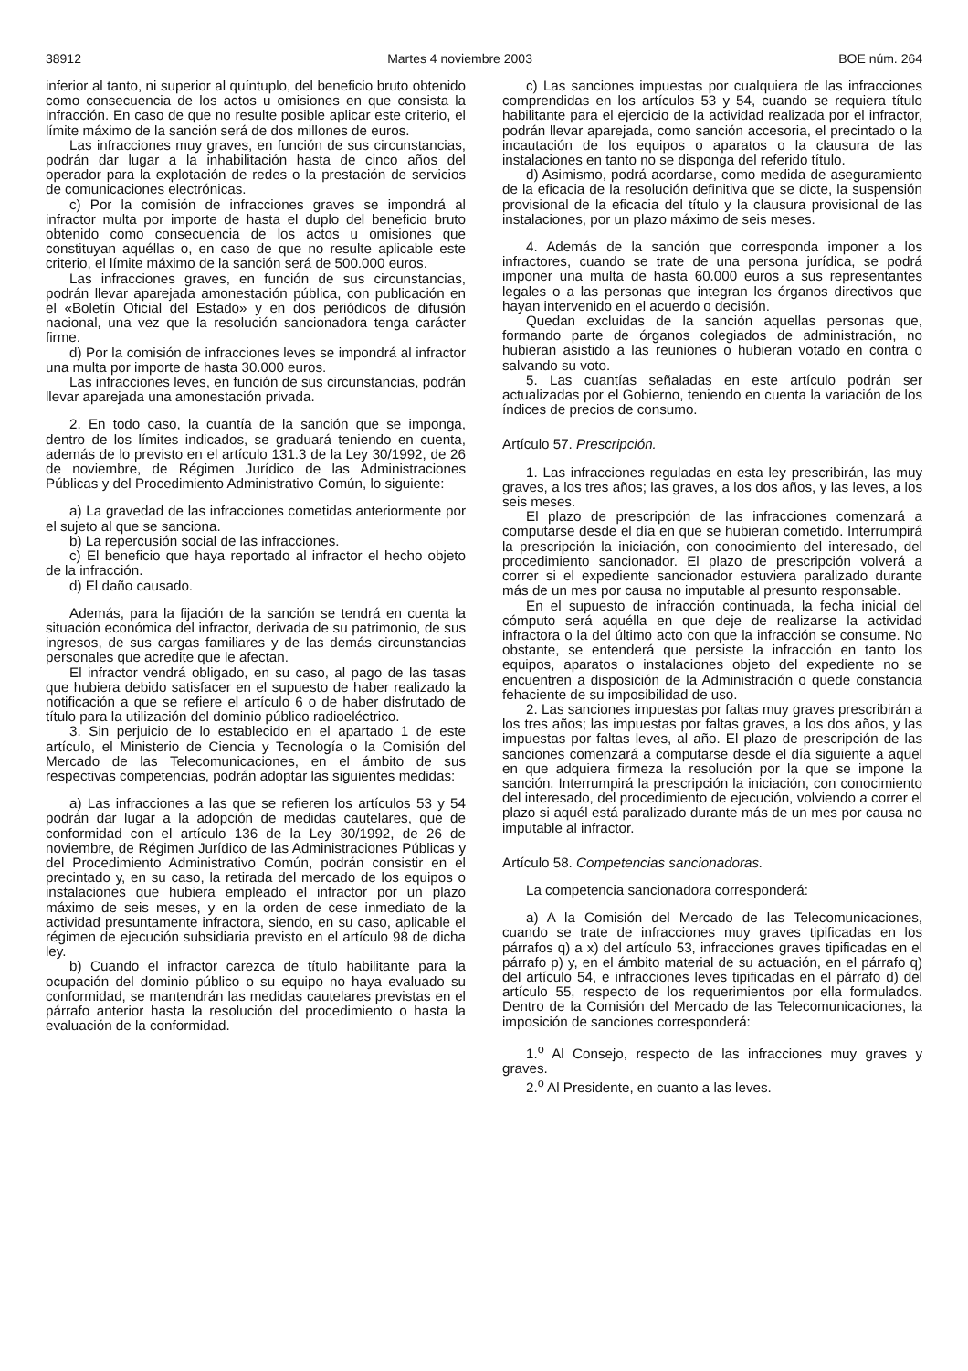38912 Martes 4 noviembre 2003 BOE núm. 264
inferior al tanto, ni superior al quíntuplo, del beneficio bruto obtenido como consecuencia de los actos u omisiones en que consista la infracción. En caso de que no resulte posible aplicar este criterio, el límite máximo de la sanción será de dos millones de euros.
Las infracciones muy graves, en función de sus circunstancias, podrán dar lugar a la inhabilitación hasta de cinco años del operador para la explotación de redes o la prestación de servicios de comunicaciones electrónicas.
c) Por la comisión de infracciones graves se impondrá al infractor multa por importe de hasta el duplo del beneficio bruto obtenido como consecuencia de los actos u omisiones que constituyan aquéllas o, en caso de que no resulte aplicable este criterio, el límite máximo de la sanción será de 500.000 euros.
Las infracciones graves, en función de sus circunstancias, podrán llevar aparejada amonestación pública, con publicación en el «Boletín Oficial del Estado» y en dos periódicos de difusión nacional, una vez que la resolución sancionadora tenga carácter firme.
d) Por la comisión de infracciones leves se impondrá al infractor una multa por importe de hasta 30.000 euros.
Las infracciones leves, en función de sus circunstancias, podrán llevar aparejada una amonestación privada.
2. En todo caso, la cuantía de la sanción que se imponga, dentro de los límites indicados, se graduará teniendo en cuenta, además de lo previsto en el artículo 131.3 de la Ley 30/1992, de 26 de noviembre, de Régimen Jurídico de las Administraciones Públicas y del Procedimiento Administrativo Común, lo siguiente:
a) La gravedad de las infracciones cometidas anteriormente por el sujeto al que se sanciona.
b) La repercusión social de las infracciones.
c) El beneficio que haya reportado al infractor el hecho objeto de la infracción.
d) El daño causado.
Además, para la fijación de la sanción se tendrá en cuenta la situación económica del infractor, derivada de su patrimonio, de sus ingresos, de sus cargas familiares y de las demás circunstancias personales que acredite que le afectan.
El infractor vendrá obligado, en su caso, al pago de las tasas que hubiera debido satisfacer en el supuesto de haber realizado la notificación a que se refiere el artículo 6 o de haber disfrutado de título para la utilización del dominio público radioeléctrico.
3. Sin perjuicio de lo establecido en el apartado 1 de este artículo, el Ministerio de Ciencia y Tecnología o la Comisión del Mercado de las Telecomunicaciones, en el ámbito de sus respectivas competencias, podrán adoptar las siguientes medidas:
a) Las infracciones a las que se refieren los artículos 53 y 54 podrán dar lugar a la adopción de medidas cautelares, que de conformidad con el artículo 136 de la Ley 30/1992, de 26 de noviembre, de Régimen Jurídico de las Administraciones Públicas y del Procedimiento Administrativo Común, podrán consistir en el precintado y, en su caso, la retirada del mercado de los equipos o instalaciones que hubiera empleado el infractor por un plazo máximo de seis meses, y en la orden de cese inmediato de la actividad presuntamente infractora, siendo, en su caso, aplicable el régimen de ejecución subsidiaria previsto en el artículo 98 de dicha ley.
b) Cuando el infractor carezca de título habilitante para la ocupación del dominio público o su equipo no haya evaluado su conformidad, se mantendrán las medidas cautelares previstas en el párrafo anterior hasta la resolución del procedimiento o hasta la evaluación de la conformidad.
c) Las sanciones impuestas por cualquiera de las infracciones comprendidas en los artículos 53 y 54, cuando se requiera título habilitante para el ejercicio de la actividad realizada por el infractor, podrán llevar aparejada, como sanción accesoria, el precintado o la incautación de los equipos o aparatos o la clausura de las instalaciones en tanto no se disponga del referido título.
d) Asimismo, podrá acordarse, como medida de aseguramiento de la eficacia de la resolución definitiva que se dicte, la suspensión provisional de la eficacia del título y la clausura provisional de las instalaciones, por un plazo máximo de seis meses.
4. Además de la sanción que corresponda imponer a los infractores, cuando se trate de una persona jurídica, se podrá imponer una multa de hasta 60.000 euros a sus representantes legales o a las personas que integran los órganos directivos que hayan intervenido en el acuerdo o decisión.
Quedan excluidas de la sanción aquellas personas que, formando parte de órganos colegiados de administración, no hubieran asistido a las reuniones o hubieran votado en contra o salvando su voto.
5. Las cuantías señaladas en este artículo podrán ser actualizadas por el Gobierno, teniendo en cuenta la variación de los índices de precios de consumo.
Artículo 57. Prescripción.
1. Las infracciones reguladas en esta ley prescribirán, las muy graves, a los tres años; las graves, a los dos años, y las leves, a los seis meses.
El plazo de prescripción de las infracciones comenzará a computarse desde el día en que se hubieran cometido. Interrumpirá la prescripción la iniciación, con conocimiento del interesado, del procedimiento sancionador. El plazo de prescripción volverá a correr si el expediente sancionador estuviera paralizado durante más de un mes por causa no imputable al presunto responsable.
En el supuesto de infracción continuada, la fecha inicial del cómputo será aquélla en que deje de realizarse la actividad infractora o la del último acto con que la infracción se consume. No obstante, se entenderá que persiste la infracción en tanto los equipos, aparatos o instalaciones objeto del expediente no se encuentren a disposición de la Administración o quede constancia fehaciente de su imposibilidad de uso.
2. Las sanciones impuestas por faltas muy graves prescribirán a los tres años; las impuestas por faltas graves, a los dos años, y las impuestas por faltas leves, al año. El plazo de prescripción de las sanciones comenzará a computarse desde el día siguiente a aquel en que adquiera firmeza la resolución por la que se impone la sanción. Interrumpirá la prescripción la iniciación, con conocimiento del interesado, del procedimiento de ejecución, volviendo a correr el plazo si aquél está paralizado durante más de un mes por causa no imputable al infractor.
Artículo 58. Competencias sancionadoras.
La competencia sancionadora corresponderá:
a) A la Comisión del Mercado de las Telecomunicaciones, cuando se trate de infracciones muy graves tipificadas en los párrafos q) a x) del artículo 53, infracciones graves tipificadas en el párrafo p) y, en el ámbito material de su actuación, en el párrafo q) del artículo 54, e infracciones leves tipificadas en el párrafo d) del artículo 55, respecto de los requerimientos por ella formulados. Dentro de la Comisión del Mercado de las Telecomunicaciones, la imposición de sanciones corresponderá:
1.<sup>o</sup> Al Consejo, respecto de las infracciones muy graves y graves.
2.<sup>o</sup> Al Presidente, en cuanto a las leves.